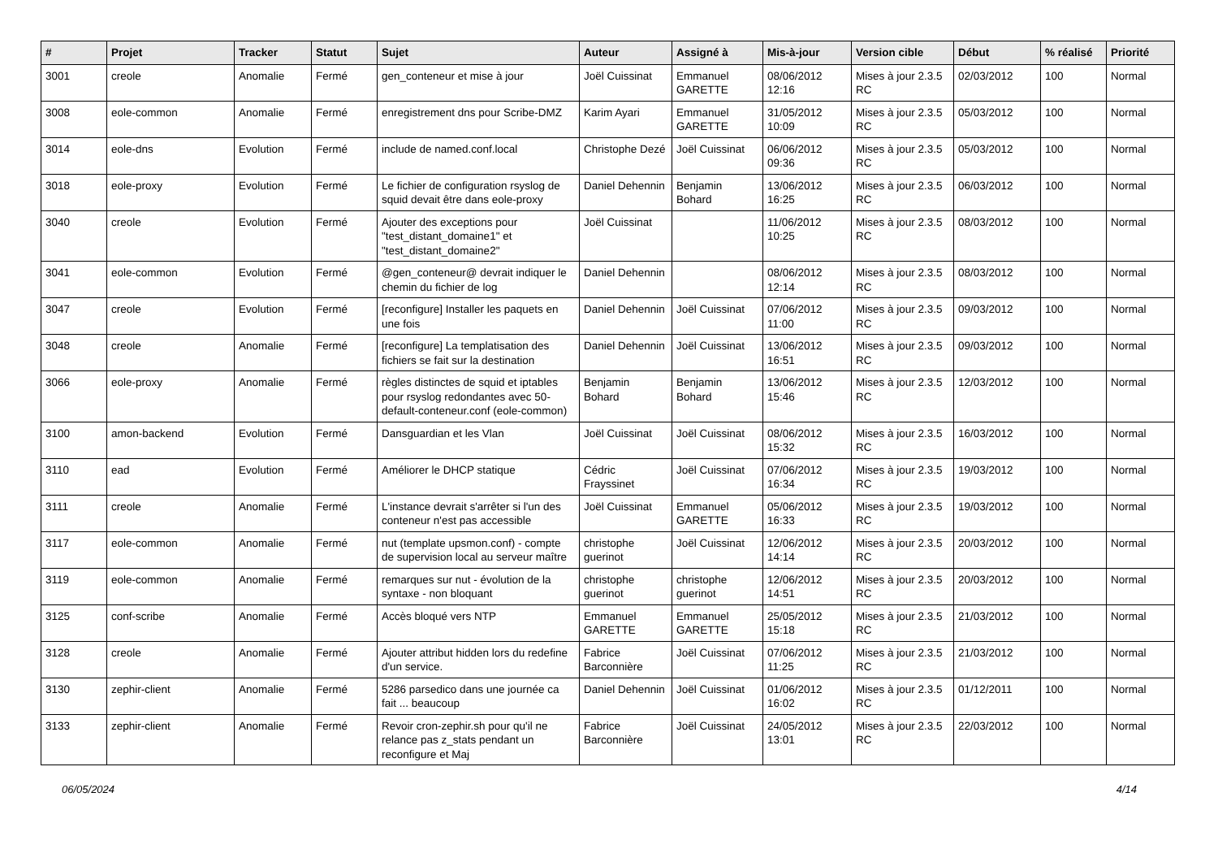| # | Projet | Tracker | Statut | Sujet | Auteur | Assigné à | Mis-à-jour | Version cible | Début | % réalisé | Priorité |
| --- | --- | --- | --- | --- | --- | --- | --- | --- | --- | --- | --- |
| 3001 | creole | Anomalie | Fermé | gen_conteneur et mise à jour | Joël Cuissinat | Emmanuel GARETTE | 08/06/2012 12:16 | Mises à jour 2.3.5 RC | 02/03/2012 | 100 | Normal |
| 3008 | eole-common | Anomalie | Fermé | enregistrement dns pour Scribe-DMZ | Karim Ayari | Emmanuel GARETTE | 31/05/2012 10:09 | Mises à jour 2.3.5 RC | 05/03/2012 | 100 | Normal |
| 3014 | eole-dns | Evolution | Fermé | include de named.conf.local | Christophe Dezé | Joël Cuissinat | 06/06/2012 09:36 | Mises à jour 2.3.5 RC | 05/03/2012 | 100 | Normal |
| 3018 | eole-proxy | Evolution | Fermé | Le fichier de configuration rsyslog de squid devait être dans eole-proxy | Daniel Dehennin | Benjamin Bohard | 13/06/2012 16:25 | Mises à jour 2.3.5 RC | 06/03/2012 | 100 | Normal |
| 3040 | creole | Evolution | Fermé | Ajouter des exceptions pour "test_distant_domaine1" et "test_distant_domaine2" | Joël Cuissinat | | 11/06/2012 10:25 | Mises à jour 2.3.5 RC | 08/03/2012 | 100 | Normal |
| 3041 | eole-common | Evolution | Fermé | @gen_conteneur@ devrait indiquer le chemin du fichier de log | Daniel Dehennin | | 08/06/2012 12:14 | Mises à jour 2.3.5 RC | 08/03/2012 | 100 | Normal |
| 3047 | creole | Evolution | Fermé | [reconfigure] Installer les paquets en une fois | Daniel Dehennin | Joël Cuissinat | 07/06/2012 11:00 | Mises à jour 2.3.5 RC | 09/03/2012 | 100 | Normal |
| 3048 | creole | Anomalie | Fermé | [reconfigure] La templatisation des fichiers se fait sur la destination | Daniel Dehennin | Joël Cuissinat | 13/06/2012 16:51 | Mises à jour 2.3.5 RC | 09/03/2012 | 100 | Normal |
| 3066 | eole-proxy | Anomalie | Fermé | règles distinctes de squid et iptables pour rsyslog redondantes avec 50-default-conteneur.conf (eole-common) | Benjamin Bohard | Benjamin Bohard | 13/06/2012 15:46 | Mises à jour 2.3.5 RC | 12/03/2012 | 100 | Normal |
| 3100 | amon-backend | Evolution | Fermé | Dansguardian et les Vlan | Joël Cuissinat | Joël Cuissinat | 08/06/2012 15:32 | Mises à jour 2.3.5 RC | 16/03/2012 | 100 | Normal |
| 3110 | ead | Evolution | Fermé | Améliorer le DHCP statique | Cédric Frayssinet | Joël Cuissinat | 07/06/2012 16:34 | Mises à jour 2.3.5 RC | 19/03/2012 | 100 | Normal |
| 3111 | creole | Anomalie | Fermé | L'instance devrait s'arrêter si l'un des conteneur n'est pas accessible | Joël Cuissinat | Emmanuel GARETTE | 05/06/2012 16:33 | Mises à jour 2.3.5 RC | 19/03/2012 | 100 | Normal |
| 3117 | eole-common | Anomalie | Fermé | nut (template upsmon.conf) - compte de supervision local au serveur maître | christophe guerinot | Joël Cuissinat | 12/06/2012 14:14 | Mises à jour 2.3.5 RC | 20/03/2012 | 100 | Normal |
| 3119 | eole-common | Anomalie | Fermé | remarques sur nut - évolution de la syntaxe - non bloquant | christophe guerinot | christophe guerinot | 12/06/2012 14:51 | Mises à jour 2.3.5 RC | 20/03/2012 | 100 | Normal |
| 3125 | conf-scribe | Anomalie | Fermé | Accès bloqué vers NTP | Emmanuel GARETTE | Emmanuel GARETTE | 25/05/2012 15:18 | Mises à jour 2.3.5 RC | 21/03/2012 | 100 | Normal |
| 3128 | creole | Anomalie | Fermé | Ajouter attribut hidden lors du redefine d'un service. | Fabrice Barconnière | Joël Cuissinat | 07/06/2012 11:25 | Mises à jour 2.3.5 RC | 21/03/2012 | 100 | Normal |
| 3130 | zephir-client | Anomalie | Fermé | 5286 parsedico dans une journée ca fait ... beaucoup | Daniel Dehennin | Joël Cuissinat | 01/06/2012 16:02 | Mises à jour 2.3.5 RC | 01/12/2011 | 100 | Normal |
| 3133 | zephir-client | Anomalie | Fermé | Revoir cron-zephir.sh pour qu'il ne relance pas z_stats pendant un reconfigure et Maj | Fabrice Barconnière | Joël Cuissinat | 24/05/2012 13:01 | Mises à jour 2.3.5 RC | 22/03/2012 | 100 | Normal |
06/05/2024 4/14